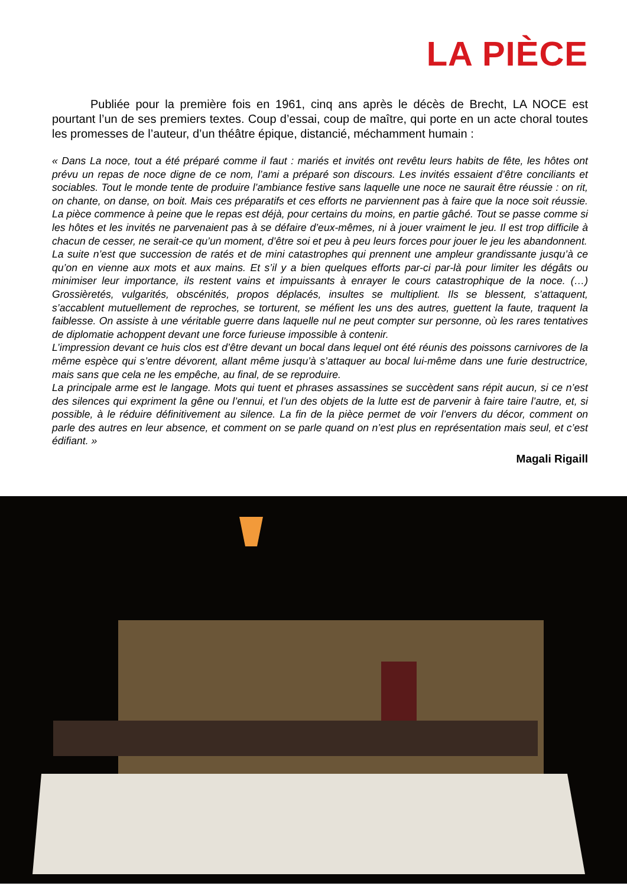LA PIÈCE
Publiée pour la première fois en 1961, cinq ans après le décès de Brecht, LA NOCE est pourtant l’un de ses premiers textes. Coup d’essai, coup de maître, qui porte en un acte choral toutes les promesses de l’auteur, d’un théâtre épique, distancié, méchamment humain :
« Dans La noce, tout a été préparé comme il faut : mariés et invités ont revêtu leurs habits de fête, les hôtes ont prévu un repas de noce digne de ce nom, l’ami a préparé son discours. Les invités essaient d’être conciliants et sociables. Tout le monde tente de produire l’ambiance festive sans laquelle une noce ne saurait être réussie : on rit, on chante, on danse, on boit. Mais ces préparatifs et ces efforts ne parviennent pas à faire que la noce soit réussie. La pièce commence à peine que le repas est déjà, pour certains du moins, en partie gâché. Tout se passe comme si les hôtes et les invités ne parvenaient pas à se défaire d’eux-mêmes, ni à jouer vraiment le jeu. Il est trop difficile à chacun de cesser, ne serait-ce qu’un moment, d’être soi et peu à peu leurs forces pour jouer le jeu les abandonnent.
La suite n’est que succession de ratés et de mini catastrophes qui prennent une ampleur grandissante jusqu’à ce qu’on en vienne aux mots et aux mains. Et s’il y a bien quelques efforts par-ci par-là pour limiter les dégâts ou minimiser leur importance, ils restent vains et impuissants à enrayer le cours catastrophique de la noce. (…) Grossièretés, vulgarités, obscénités, propos déplacés, insultes se multiplient. Ils se blessent, s’attaquent, s’accablent mutuellement de reproches, se torturent, se méfient les uns des autres, guettent la faute, traquent la faiblesse. On assiste à une véritable guerre dans laquelle nul ne peut compter sur personne, où les rares tentatives de diplomatie achoppent devant une force furieuse impossible à contenir.
L’impression devant ce huis clos est d’être devant un bocal dans lequel ont été réunis des poissons carnivores de la même espèce qui s’entre dévorent, allant même jusqu’à s’attaquer au bocal lui-même dans une furie destructrice, mais sans que cela ne les empêche, au final, de se reproduire.
La principale arme est le langage. Mots qui tuent et phrases assassines se succèdent sans répit aucun, si ce n’est des silences qui expriment la gêne ou l’ennui, et l’un des objets de la lutte est de parvenir à faire taire l’autre, et, si possible, à le réduire définitivement au silence. La fin de la pièce permet de voir l’envers du décor, comment on parle des autres en leur absence, et comment on se parle quand on n’est plus en représentation mais seul, et c’est édifiant. »
Magali Rigaill